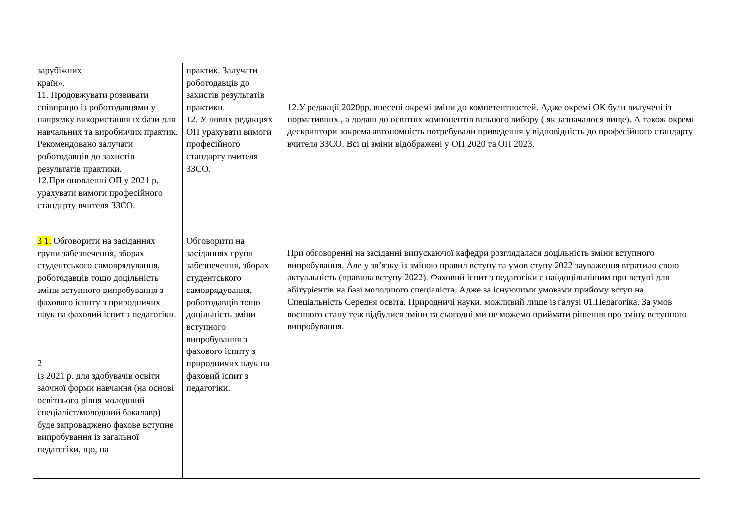| зарубіжних країн». 11. Продовжувати розвивати співпрацю із роботодавцями у напрямку використання їх бази для навчальних та виробничих практик. Рекомендовано залучати роботодавців до захистів результатів практики. 12.При оновленні ОП у 2021 р. урахувати вимоги професійного стандарту вчителя ЗЗСО. | практик. Залучати роботодавців до захистів результатів практики. 12. У нових редакціях ОП урахувати вимоги професійного стандарту вчителя ЗЗСО. | 12.У редакції 2020рр. внесені окремі зміни до компетентностей. Адже окремі ОК були вилучені із нормативних , а додані до освітніх компонентів вільного вибору ( як зазначалося вище). А також окремі дескриптори зокрема автономність потребували приведення у відповідність до професійного стандарту вчителя ЗЗСО. Всі ці зміни відображені у ОП 2020 та ОП 2023. |
| 3 1. Обговорити на засіданнях групи забезпечення, зборах студентського самоврядування, роботодавців тощо доцільність зміни вступного випробування з фахового іспиту з природничих наук на фаховий іспит з педагогіки. 2 Із 2021 р. для здобувачів освіти заочної форми навчання (на основі освітнього рівня молодший спеціаліст/молодший бакалавр) буде запроваджено фахове вступне випробування із загальної педагогіки, що, на | Обговорити на засіданнях групи забезпечення, зборах студентського самоврядування, роботодавців тощо доцільність зміни вступного випробування з фахового іспиту з природничих наук на фаховий іспит з педагогіки. | При обговоренні на засіданні випускаючої кафедри розглядалася доцільність зміни вступного випробування. Але у зв’язку із зміною правил вступу та умов ступу 2022 зауваження втратило свою актуальність (правила вступу 2022). Фаховий іспит з педагогіки є найдоцільнішим при вступі для абітурієнтів на базі молодшого спеціаліста. Адже за існуючими умовами прийому вступ на Спеціальність Середня освіта. Природничі науки. можливий лише із галузі 01.Педагогіка. За умов воєнного стану теж відбулися зміни та сьогодні ми не можемо приймати рішення про зміну вступного випробування. |